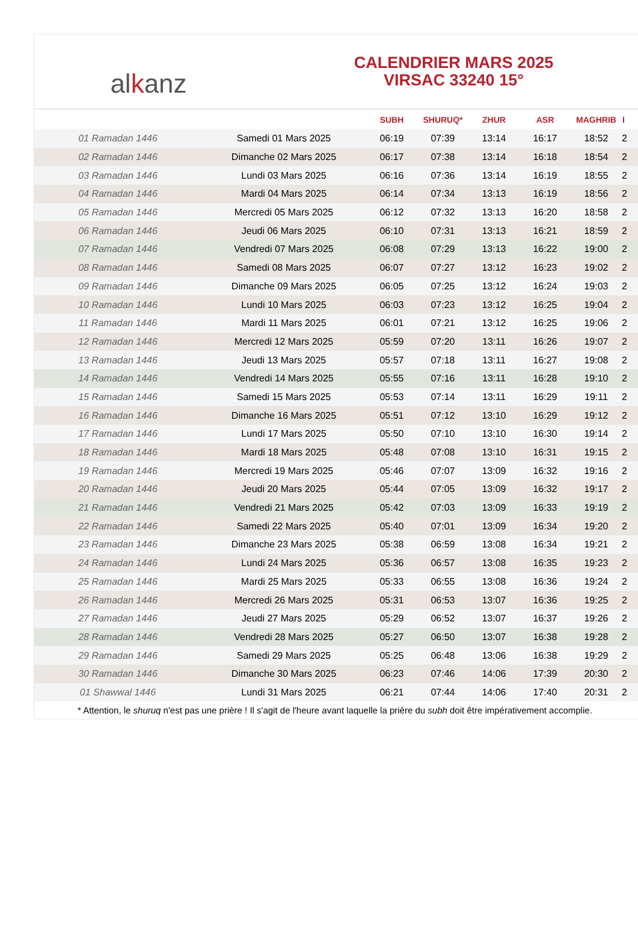alkanz
CALENDRIER MARS 2025
VIRSAC 33240 15°
| | | SUBH | SHURUQ* | ZHUR | ASR | MAGHRIB | I |
| --- | --- | --- | --- | --- | --- | --- | --- |
| 01 Ramadan 1446 | Samedi 01 Mars 2025 | 06:19 | 07:39 | 13:14 | 16:17 | 18:52 | 2 |
| 02 Ramadan 1446 | Dimanche 02 Mars 2025 | 06:17 | 07:38 | 13:14 | 16:18 | 18:54 | 2 |
| 03 Ramadan 1446 | Lundi 03 Mars 2025 | 06:16 | 07:36 | 13:14 | 16:19 | 18:55 | 2 |
| 04 Ramadan 1446 | Mardi 04 Mars 2025 | 06:14 | 07:34 | 13:13 | 16:19 | 18:56 | 2 |
| 05 Ramadan 1446 | Mercredi 05 Mars 2025 | 06:12 | 07:32 | 13:13 | 16:20 | 18:58 | 2 |
| 06 Ramadan 1446 | Jeudi 06 Mars 2025 | 06:10 | 07:31 | 13:13 | 16:21 | 18:59 | 2 |
| 07 Ramadan 1446 | Vendredi 07 Mars 2025 | 06:08 | 07:29 | 13:13 | 16:22 | 19:00 | 2 |
| 08 Ramadan 1446 | Samedi 08 Mars 2025 | 06:07 | 07:27 | 13:12 | 16:23 | 19:02 | 2 |
| 09 Ramadan 1446 | Dimanche 09 Mars 2025 | 06:05 | 07:25 | 13:12 | 16:24 | 19:03 | 2 |
| 10 Ramadan 1446 | Lundi 10 Mars 2025 | 06:03 | 07:23 | 13:12 | 16:25 | 19:04 | 2 |
| 11 Ramadan 1446 | Mardi 11 Mars 2025 | 06:01 | 07:21 | 13:12 | 16:25 | 19:06 | 2 |
| 12 Ramadan 1446 | Mercredi 12 Mars 2025 | 05:59 | 07:20 | 13:11 | 16:26 | 19:07 | 2 |
| 13 Ramadan 1446 | Jeudi 13 Mars 2025 | 05:57 | 07:18 | 13:11 | 16:27 | 19:08 | 2 |
| 14 Ramadan 1446 | Vendredi 14 Mars 2025 | 05:55 | 07:16 | 13:11 | 16:28 | 19:10 | 2 |
| 15 Ramadan 1446 | Samedi 15 Mars 2025 | 05:53 | 07:14 | 13:11 | 16:29 | 19:11 | 2 |
| 16 Ramadan 1446 | Dimanche 16 Mars 2025 | 05:51 | 07:12 | 13:10 | 16:29 | 19:12 | 2 |
| 17 Ramadan 1446 | Lundi 17 Mars 2025 | 05:50 | 07:10 | 13:10 | 16:30 | 19:14 | 2 |
| 18 Ramadan 1446 | Mardi 18 Mars 2025 | 05:48 | 07:08 | 13:10 | 16:31 | 19:15 | 2 |
| 19 Ramadan 1446 | Mercredi 19 Mars 2025 | 05:46 | 07:07 | 13:09 | 16:32 | 19:16 | 2 |
| 20 Ramadan 1446 | Jeudi 20 Mars 2025 | 05:44 | 07:05 | 13:09 | 16:32 | 19:17 | 2 |
| 21 Ramadan 1446 | Vendredi 21 Mars 2025 | 05:42 | 07:03 | 13:09 | 16:33 | 19:19 | 2 |
| 22 Ramadan 1446 | Samedi 22 Mars 2025 | 05:40 | 07:01 | 13:09 | 16:34 | 19:20 | 2 |
| 23 Ramadan 1446 | Dimanche 23 Mars 2025 | 05:38 | 06:59 | 13:08 | 16:34 | 19:21 | 2 |
| 24 Ramadan 1446 | Lundi 24 Mars 2025 | 05:36 | 06:57 | 13:08 | 16:35 | 19:23 | 2 |
| 25 Ramadan 1446 | Mardi 25 Mars 2025 | 05:33 | 06:55 | 13:08 | 16:36 | 19:24 | 2 |
| 26 Ramadan 1446 | Mercredi 26 Mars 2025 | 05:31 | 06:53 | 13:07 | 16:36 | 19:25 | 2 |
| 27 Ramadan 1446 | Jeudi 27 Mars 2025 | 05:29 | 06:52 | 13:07 | 16:37 | 19:26 | 2 |
| 28 Ramadan 1446 | Vendredi 28 Mars 2025 | 05:27 | 06:50 | 13:07 | 16:38 | 19:28 | 2 |
| 29 Ramadan 1446 | Samedi 29 Mars 2025 | 05:25 | 06:48 | 13:06 | 16:38 | 19:29 | 2 |
| 30 Ramadan 1446 | Dimanche 30 Mars 2025 | 06:23 | 07:46 | 14:06 | 17:39 | 20:30 | 2 |
| 01 Shawwal 1446 | Lundi 31 Mars 2025 | 06:21 | 07:44 | 14:06 | 17:40 | 20:31 | 2 |
* Attention, le shuruq n'est pas une prière ! Il s'agit de l'heure avant laquelle la prière du subh doit être impérativement accomplie.